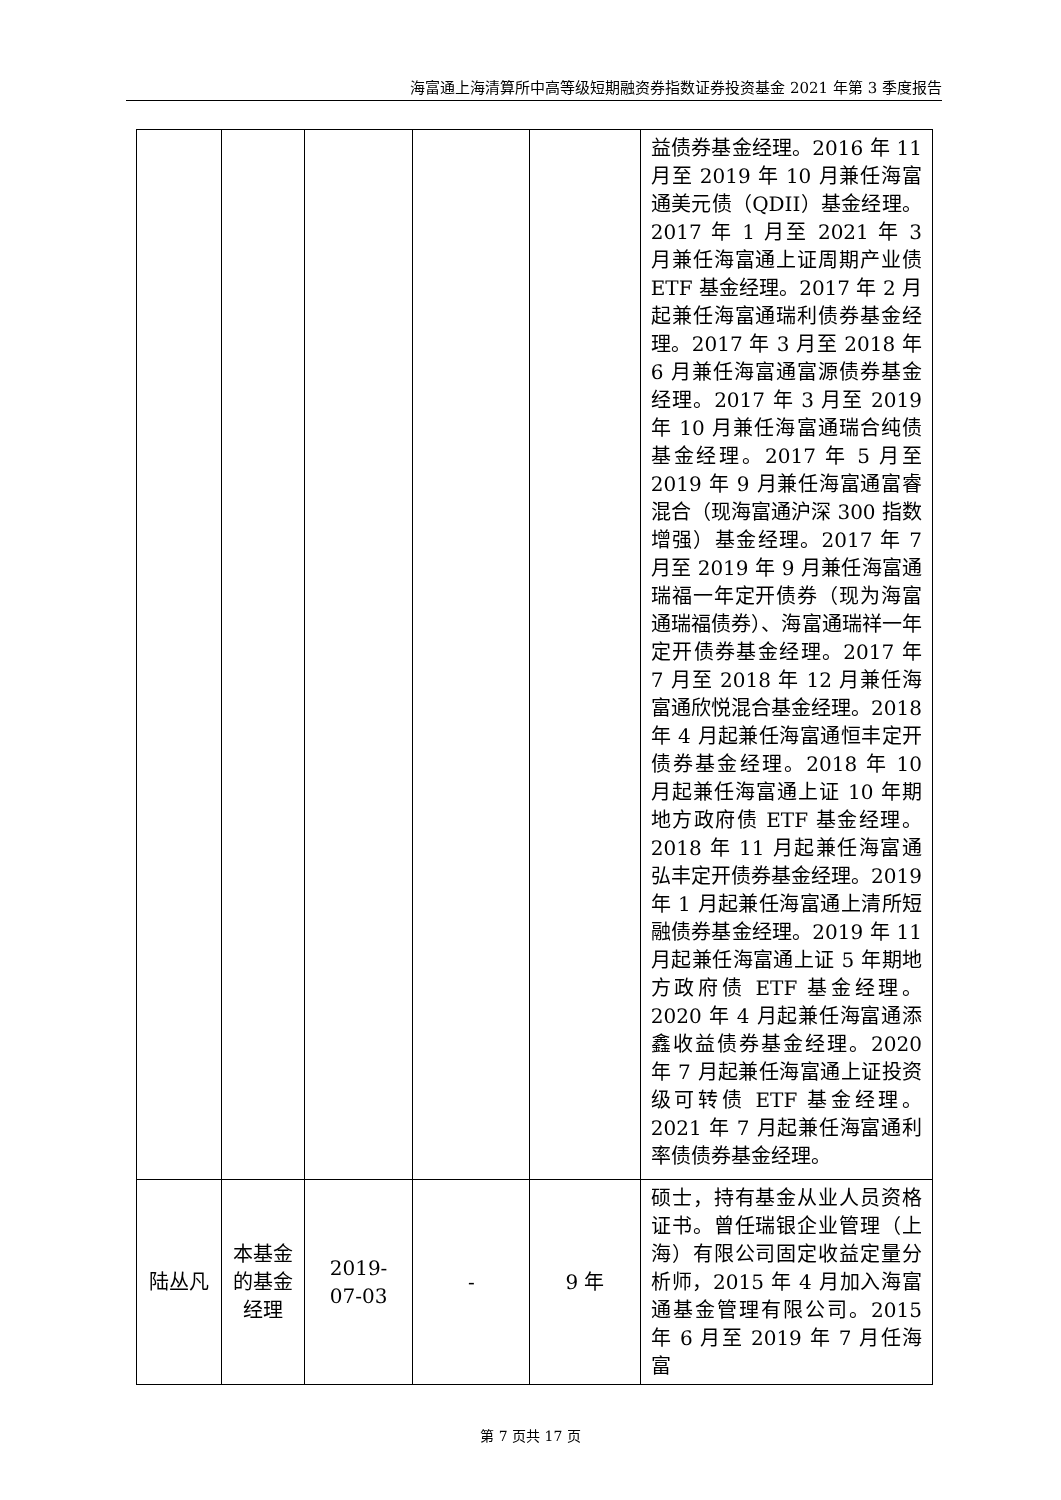海富通上海清算所中高等级短期融资券指数证券投资基金 2021 年第 3 季度报告
| | | | | | 益债券基金经理。2016 年 11 月至 2019 年 10 月兼任海富通美元债（QDII）基金经理。2017 年 1 月至 2021 年 3 月兼任海富通上证周期产业债 ETF 基金经理。2017 年 2 月起兼任海富通瑞利债券基金经理。2017 年 3 月至 2018 年 6 月兼任海富通富源债券基金经理。2017 年 3 月至 2019 年 10 月兼任海富通瑞合纯债基金经理。2017 年 5 月至 2019 年 9 月兼任海富通富睿混合（现海富通沪深 300 指数增强）基金经理。2017 年 7 月至 2019 年 9 月兼任海富通瑞福一年定开债券（现为海富通瑞福债券）、海富通瑞祥一年定开债券基金经理。2017 年 7 月至 2018 年 12 月兼任海富通欣悦混合基金经理。2018 年 4 月起兼任海富通恒丰定开债券基金经理。2018 年 10 月起兼任海富通上证 10 年期地方政府债 ETF 基金经理。2018 年 11 月起兼任海富通弘丰定开债券基金经理。2019 年 1 月起兼任海富通上清所短融债券基金经理。2019 年 11 月起兼任海富通上证 5 年期地方政府债 ETF 基金经理。2020 年 4 月起兼任海富通添鑫收益债券基金经理。2020 年 7 月起兼任海富通上证投资级可转债 ETF 基金经理。2021 年 7 月起兼任海富通利率债债券基金经理。 |
| 陆丛凡 | 本基金的基金经理 | 2019-07-03 | - | 9 年 | 硕士，持有基金从业人员资格证书。曾任瑞银企业管理（上海）有限公司固定收益定量分析师，2015 年 4 月加入海富通基金管理有限公司。2015 年 6 月至 2019 年 7 月任海富 |
第 7 页共 17 页